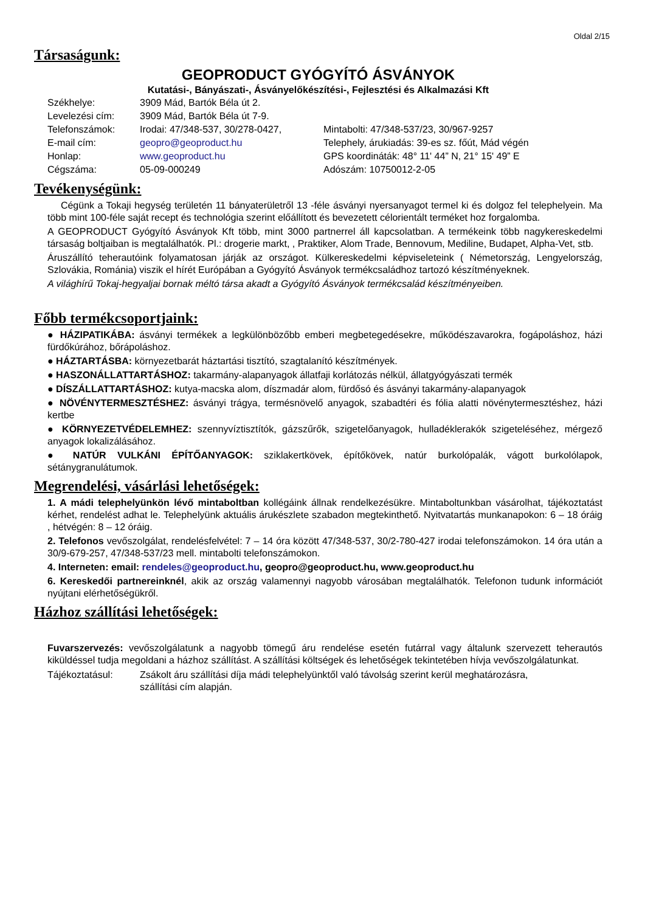Oldal 2/15
Társaságunk:
GEOPRODUCT GYÓGYÍTÓ ÁSVÁNYOK
Kutatási-, Bányászati-, Ásványelőkészítési-, Fejlesztési és Alkalmazási Kft
| Székhelye: | 3909 Mád, Bartók Béla út 2. | |
| Levelezési cím: | 3909 Mád, Bartók Béla út 7-9. | |
| Telefonszámok: | Irodai: 47/348-537, 30/278-0427, | Mintabolti: 47/348-537/23, 30/967-9257 |
| E-mail cím: | geopro@geoproduct.hu | Telephely, árukiadás: 39-es sz. főút, Mád végén |
| Honlap: | www.geoproduct.hu | GPS koordináták: 48° 11' 44” N, 21° 15' 49” E |
| Cégszáma: | 05-09-000249 | Adószám: 10750012-2-05 |
Tevékenységünk:
Cégünk a Tokaji hegység területén 11 bányaterületről 13 -féle ásványi nyersanyagot termel ki és dolgoz fel telephelyein. Ma több mint 100-féle saját recept és technológia szerint előállított és bevezetett célorientált terméket hoz forgalomba.
A GEOPRODUCT Gyógyító Ásványok Kft több, mint 3000 partnerrel áll kapcsolatban. A termékeink több nagykereskedelmi társaság boltjaiban is megtalálhatók. Pl.: drogerie markt, , Praktiker, Alom Trade, Bennovum, Mediline, Budapet, Alpha-Vet, stb.
Áruszállító teherautóink folyamatosan járják az országot. Külkereskedelmi képviseleteink ( Németország, Lengyelország, Szlovákia, Románia) viszik el hírét Európában a Gyógyító Ásványok termékcsaládhoz tartozó készítményeknek.
A világhírű Tokaj-hegyaljai bornak méltó társa akadt a Gyógyító Ásványok termékcsalád készítményeiben.
Főbb termékcsoportjaink:
● HÁZIPATIKÁBA: ásványi termékek a legkülönbözőbb emberi megbetegedésekre, működészavarokra, fogápoláshoz, házi fürdőkúrához, bőrápoláshoz.
● HÁZTARTÁSBA: környezetbarát háztartási tisztító, szagtalanító készítmények.
● HASZONÁLLATTARTÁSHOZ: takarmány-alapanyagok állatfaji korlátozás nélkül, állatgyógyászati termék
● DÍSZÁLLATTARTÁSHOZ: kutya-macska alom, díszmadár alom, fürdősó és ásványi takarmány-alapanyagok
● NÖVÉNYTERMESZTÉSHEZ: ásványi trágya, termésnövelő anyagok, szabadtéri és fólia alatti növénytermesztéshez, házi kertbe
● KÖRNYEZETVÉDELEMHEZ: szennyvíztisztítók, gázszűrők, szigetelőanyagok, hulladéklerakók szigeteléséhez, mérgező anyagok lokalizálásához.
● NATÚR VULKÁNI ÉPÍTŐANYAGOK: sziklakertkövek, építőkövek, natúr burkolópalák, vágott burkolólapok, sétánygranulátumok.
Megrendelési, vásárlási lehetőségek:
1. A mádi telephelyünkön lévő mintaboltban kollégáink állnak rendelkezésükre. Mintaboltunkban vásárolhat, tájékoztatást kérhet, rendelést adhat le. Telephelyünk aktuális árukészlete szabadon megtekinthető. Nyitvatartás munkanapokon: 6 – 18 óráig , hétvégén: 8 – 12 óráig.
2. Telefonos vevőszolgálat, rendelésfelvétel: 7 – 14 óra között 47/348-537, 30/2-780-427 irodai telefonszámokon. 14 óra után a 30/9-679-257, 47/348-537/23 mell. mintabolti telefonszámokon.
4. Interneten: email: rendeles@geoproduct.hu, geopro@geoproduct.hu, www.geoproduct.hu
6. Kereskedői partnereinknél, akik az ország valamennyi nagyobb városában megtalálhatók. Telefonon tudunk információt nyújtani elérhetőségükről.
Házhoz szállítási lehetőségek:
Fuvarszervezés: vevőszolgálatunk a nagyobb tömegű áru rendelése esetén futárral vagy általunk szervezett teherautós kiküldéssel tudja megoldani a házhoz szállítást. A szállítási költségek és lehetőségek tekintetében hívja vevőszolgálatunkat.
| Tájékoztatásul: | Zsákolt áru szállítási díja mádi telephelyünktől való távolság szerint kerül meghatározásra, szállítási cím alapján. |